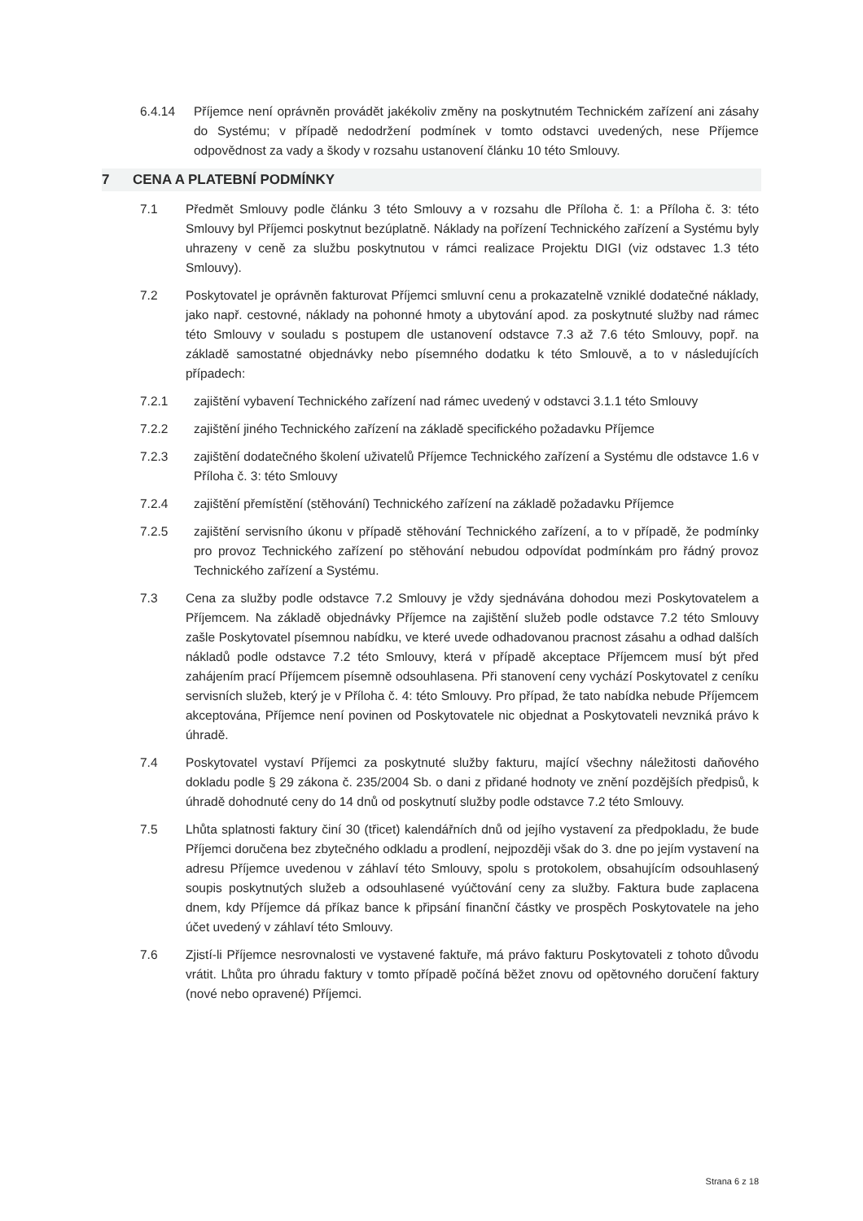6.4.14 Příjemce není oprávněn provádět jakékoliv změny na poskytnutém Technickém zařízení ani zásahy do Systému; v případě nedodržení podmínek v tomto odstavci uvedených, nese Příjemce odpovědnost za vady a škody v rozsahu ustanovení článku 10 této Smlouvy.
7 CENA A PLATEBNÍ PODMÍNKY
7.1 Předmět Smlouvy podle článku 3 této Smlouvy a v rozsahu dle Příloha č. 1: a Příloha č. 3: této Smlouvy byl Příjemci poskytnut bezúplatně. Náklady na pořízení Technického zařízení a Systému byly uhrazeny v ceně za službu poskytnutou v rámci realizace Projektu DIGI (viz odstavec 1.3 této Smlouvy).
7.2 Poskytovatel je oprávněn fakturovat Příjemci smluvní cenu a prokazatelně vzniklé dodatečné náklady, jako např. cestovné, náklady na pohonné hmoty a ubytování apod. za poskytnuté služby nad rámec této Smlouvy v souladu s postupem dle ustanovení odstavce 7.3 až 7.6 této Smlouvy, popř. na základě samostatné objednávky nebo písemného dodatku k této Smlouvě, a to v následujících případech:
7.2.1 zajištění vybavení Technického zařízení nad rámec uvedený v odstavci 3.1.1 této Smlouvy
7.2.2 zajištění jiného Technického zařízení na základě specifického požadavku Příjemce
7.2.3 zajištění dodatečného školení uživatelů Příjemce Technického zařízení a Systému dle odstavce 1.6 v Příloha č. 3: této Smlouvy
7.2.4 zajištění přemístění (stěhování) Technického zařízení na základě požadavku Příjemce
7.2.5 zajištění servisního úkonu v případě stěhování Technického zařízení, a to v případě, že podmínky pro provoz Technického zařízení po stěhování nebudou odpovídat podmínkám pro řádný provoz Technického zařízení a Systému.
7.3 Cena za služby podle odstavce 7.2 Smlouvy je vždy sjednávána dohodou mezi Poskytovatelem a Příjemcem. Na základě objednávky Příjemce na zajištění služeb podle odstavce 7.2 této Smlouvy zašle Poskytovatel písemnou nabídku, ve které uvede odhadovanou pracnost zásahu a odhad dalších nákladů podle odstavce 7.2 této Smlouvy, která v případě akceptace Příjemcem musí být před zahájením prací Příjemcem písemně odsouhlasena. Při stanovení ceny vychází Poskytovatel z ceníku servisních služeb, který je v Příloha č. 4: této Smlouvy. Pro případ, že tato nabídka nebude Příjemcem akceptována, Příjemce není povinen od Poskytovatele nic objednat a Poskytovateli nevzniká právo k úhradě.
7.4 Poskytovatel vystaví Příjemci za poskytnuté služby fakturu, mající všechny náležitosti daňového dokladu podle § 29 zákona č. 235/2004 Sb. o dani z přidané hodnoty ve znění pozdějších předpisů, k úhradě dohodnuté ceny do 14 dnů od poskytnutí služby podle odstavce 7.2 této Smlouvy.
7.5 Lhůta splatnosti faktury činí 30 (třicet) kalendářních dnů od jejího vystavení za předpokladu, že bude Příjemci doručena bez zbytečného odkladu a prodlení, nejpozději však do 3. dne po jejím vystavení na adresu Příjemce uvedenou v záhlaví této Smlouvy, spolu s protokolem, obsahujícím odsouhlasený soupis poskytnutých služeb a odsouhlasené vyúčtování ceny za služby. Faktura bude zaplacena dnem, kdy Příjemce dá příkaz bance k připsání finanční částky ve prospěch Poskytovatele na jeho účet uvedený v záhlaví této Smlouvy.
7.6 Zjistí-li Příjemce nesrovnalosti ve vystavené faktuře, má právo fakturu Poskytovateli z tohoto důvodu vrátit. Lhůta pro úhradu faktury v tomto případě počíná běžet znovu od opětovného doručení faktury (nové nebo opravené) Příjemci.
Strana 6 z 18